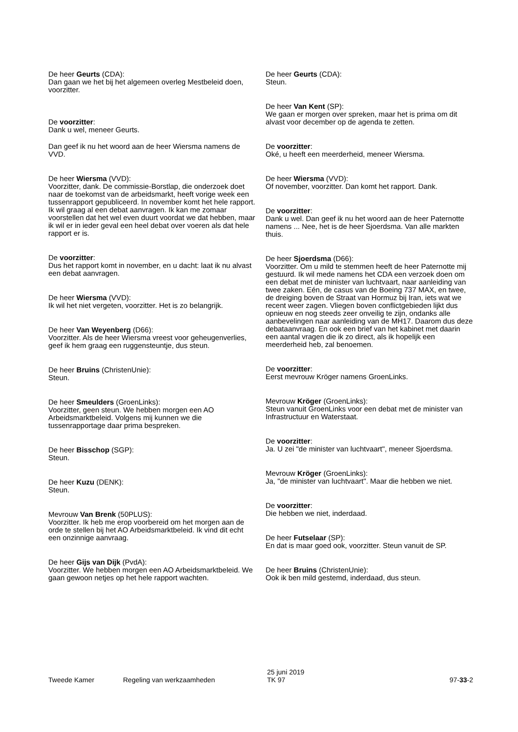De heer Geurts (CDA):
Dan gaan we het bij het algemeen overleg Mestbeleid doen, voorzitter.
De voorzitter:
Dank u wel, meneer Geurts.
Dan geef ik nu het woord aan de heer Wiersma namens de VVD.
De heer Wiersma (VVD):
Voorzitter, dank. De commissie-Borstlap, die onderzoek doet naar de toekomst van de arbeidsmarkt, heeft vorige week een tussenrapport gepubliceerd. In november komt het hele rapport. Ik wil graag al een debat aanvragen. Ik kan me zomaar voorstellen dat het wel even duurt voordat we dat hebben, maar ik wil er in ieder geval een heel debat over voeren als dat hele rapport er is.
De voorzitter:
Dus het rapport komt in november, en u dacht: laat ik nu alvast een debat aanvragen.
De heer Wiersma (VVD):
Ik wil het niet vergeten, voorzitter. Het is zo belangrijk.
De heer Van Weyenberg (D66):
Voorzitter. Als de heer Wiersma vreest voor geheugenverlies, geef ik hem graag een ruggensteuntje, dus steun.
De heer Bruins (ChristenUnie):
Steun.
De heer Smeulders (GroenLinks):
Voorzitter, geen steun. We hebben morgen een AO Arbeidsmarktbeleid. Volgens mij kunnen we die tussenrapportage daar prima bespreken.
De heer Bisschop (SGP):
Steun.
De heer Kuzu (DENK):
Steun.
Mevrouw Van Brenk (50PLUS):
Voorzitter. Ik heb me erop voorbereid om het morgen aan de orde te stellen bij het AO Arbeidsmarktbeleid. Ik vind dit echt een onzinnige aanvraag.
De heer Gijs van Dijk (PvdA):
Voorzitter. We hebben morgen een AO Arbeidsmarktbeleid. We gaan gewoon netjes op het hele rapport wachten.
De heer Geurts (CDA):
Steun.
De heer Van Kent (SP):
We gaan er morgen over spreken, maar het is prima om dit alvast voor december op de agenda te zetten.
De voorzitter:
Oké, u heeft een meerderheid, meneer Wiersma.
De heer Wiersma (VVD):
Of november, voorzitter. Dan komt het rapport. Dank.
De voorzitter:
Dank u wel. Dan geef ik nu het woord aan de heer Paternotte namens ... Nee, het is de heer Sjoerdsma. Van alle markten thuis.
De heer Sjoerdsma (D66):
Voorzitter. Om u mild te stemmen heeft de heer Paternotte mij gestuurd. Ik wil mede namens het CDA een verzoek doen om een debat met de minister van luchtvaart, naar aanleiding van twee zaken. Eén, de casus van de Boeing 737 MAX, en twee, de dreiging boven de Straat van Hormuz bij Iran, iets wat we recent weer zagen. Vliegen boven conflictgebieden lijkt dus opnieuw en nog steeds zeer onveilig te zijn, ondanks alle aanbevelingen naar aanleiding van de MH17. Daarom dus deze debataanvraag. En ook een brief van het kabinet met daarin een aantal vragen die ik zo direct, als ik hopelijk een meerderheid heb, zal benoemen.
De voorzitter:
Eerst mevrouw Kröger namens GroenLinks.
Mevrouw Kröger (GroenLinks):
Steun vanuit GroenLinks voor een debat met de minister van Infrastructuur en Waterstaat.
De voorzitter:
Ja. U zei "de minister van luchtvaart", meneer Sjoerdsma.
Mevrouw Kröger (GroenLinks):
Ja, "de minister van luchtvaart". Maar die hebben we niet.
De voorzitter:
Die hebben we niet, inderdaad.
De heer Futselaar (SP):
En dat is maar goed ook, voorzitter. Steun vanuit de SP.
De heer Bruins (ChristenUnie):
Ook ik ben mild gestemd, inderdaad, dus steun.
Tweede Kamer Regeling van werkzaamheden
25 juni 2019
TK 97
97-33-2